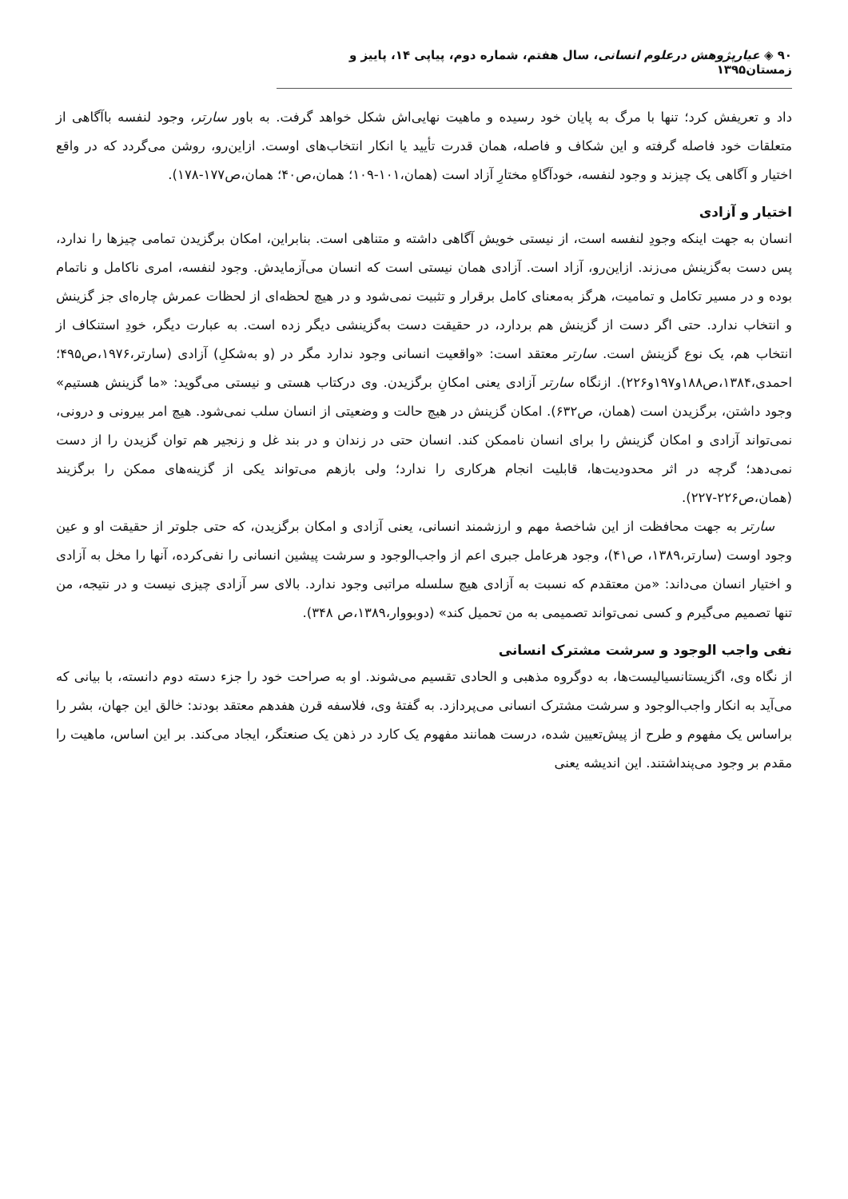۹۰ ◈ عیارپژوهش درعلوم انسانی، سال هفتم، شماره دوم، پیاپی ۱۴، پاییز و زمستان۱۳۹۵
داد و تعریفش کرد؛ تنها با مرگ به پایان خود رسیده و ماهیت نهایی‌اش شکل خواهد گرفت. به باور سارتر، وجود لنفسه باآگاهی از متعلقات خود فاصله گرفته و این شکاف و فاصله، همان قدرت تأیید یا انکار انتخاب‌های اوست. ازاین‌رو، روشن می‌گردد که در واقع اختیار و آگاهی یک چیزند و وجود لنفسه، خودآگاهِ مختارِ آزاد است (همان،۱۰۱-۱۰۹؛ همان،ص۴۰؛ همان،ص۱۷۷-۱۷۸).
اختیار و آزادی
انسان به جهت اینکه وجودِ لنفسه است، از نیستی خویش آگاهی داشته و متناهی است. بنابراین، امکان برگزیدن تمامی چیزها را ندارد، پس دست به‌گزینش می‌زند. ازاین‌رو، آزاد است. آزادی همان نیستی است که انسان می‌آزمایدش. وجود لنفسه، امری ناکامل و ناتمام بوده و در مسیر تکامل و تمامیت، هرگز به‌معنای کامل برقرار و تثبیت نمی‌شود و در هیچ لحظه‌ای از لحظات عمرش چاره‌ای جز گزینش و انتخاب ندارد. حتی اگر دست از گزینش هم بردارد، در حقیقت دست به‌گزینشی دیگر زده است. به عبارت دیگر، خودِ استنکاف از انتخاب هم، یک نوع گزینش است. سارتر معتقد است: «واقعیت انسانی وجود ندارد مگر در (و به‌شکلِ) آزادی (سارتر،۱۹۷۶،ص۴۹۵؛ احمدی،۱۳۸۴،ص۱۸۸و۱۹۷و۲۲۶). ازنگاه سارتر آزادی یعنی امکانِ برگزیدن. وی درکتاب هستی و نیستی می‌گوید: «ما گزینش هستیم» وجود داشتن، برگزیدن است (همان، ص۶۳۲). امکان گزینش در هیچ حالت و وضعیتی از انسان سلب نمی‌شود. هیچ امر بیرونی و درونی، نمی‌تواند آزادی و امکان گزینش را برای انسان ناممکن کند. انسان حتی در زندان و در بند غل و زنجیر هم توان گزیدن را از دست نمی‌دهد؛ گرچه در اثر محدودیت‌ها، قابلیت انجام هرکاری را ندارد؛ ولی بازهم می‌تواند یکی از گزینه‌های ممکن را برگزیند (همان،ص۲۲۶-۲۲۷).
سارتر به جهت محافظت از این شاخصهٔ مهم و ارزشمند انسانی، یعنی آزادی و امکان برگزیدن، که حتی جلوتر از حقیقت او و عین وجود اوست (سارتر،۱۳۸۹، ص۴۱)، وجود هرعامل جبری اعم از واجب‌الوجود و سرشت پیشین انسانی را نفی‌کرده، آنها را مخل به آزادی و اختیار انسان می‌داند: «من معتقدم که نسبت به آزادی هیچ سلسله مراتبی وجود ندارد. بالای سر آزادی چیزی نیست و در نتیجه، من تنها تصمیم می‌گیرم و کسی نمی‌تواند تصمیمی به من تحمیل کند» (دوبووار،۱۳۸۹،ص ۳۴۸).
نفی واجب الوجود و سرشت مشترک انسانی
از نگاه وی، اگزیستانسیالیست‌ها، به دوگروه مذهبی و الحادی تقسیم می‌شوند. او به صراحت خود را جزء دسته دوم دانسته، با بیانی که می‌آید به انکار واجب‌الوجود و سرشت مشترک انسانی می‌پردازد. به گفتهٔ وی، فلاسفه قرن هفدهم معتقد بودند: خالق این جهان، بشر را براساس یک مفهوم و طرح از پیش‌تعیین شده، درست همانند مفهوم یک کارد در ذهن یک صنعتگر، ایجاد می‌کند. بر این اساس، ماهیت را مقدم بر وجود می‌پنداشتند. این اندیشه یعنی